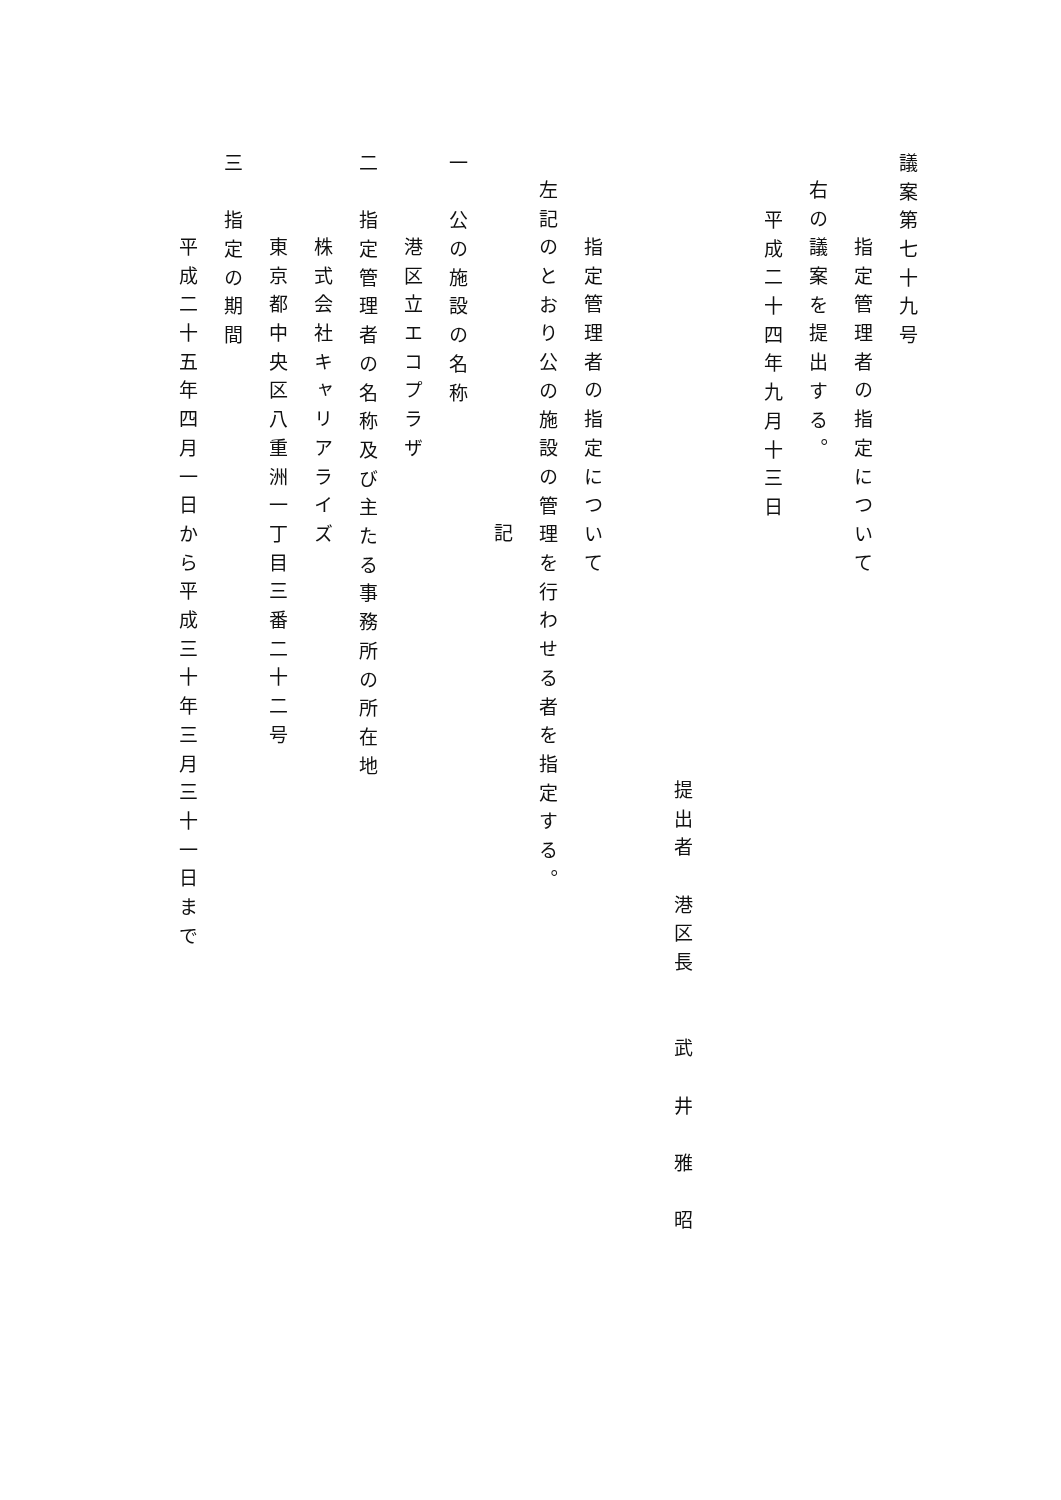議案第七十九号
指定管理者の指定について
右の議案を提出する。
平成二十四年九月十三日
提出者　港区長　　武　井　雅　昭
指定管理者の指定について
左記のとおり公の施設の管理を行わせる者を指定する。
記
一　公の施設の名称
港区立エコプラザ
二　指定管理者の名称及び主たる事務所の所在地
株式会社キャリアライズ
東京都中央区八重洲一丁目三番二十二号
三　指定の期間
平成二十五年四月一日から平成三十年三月三十一日まで